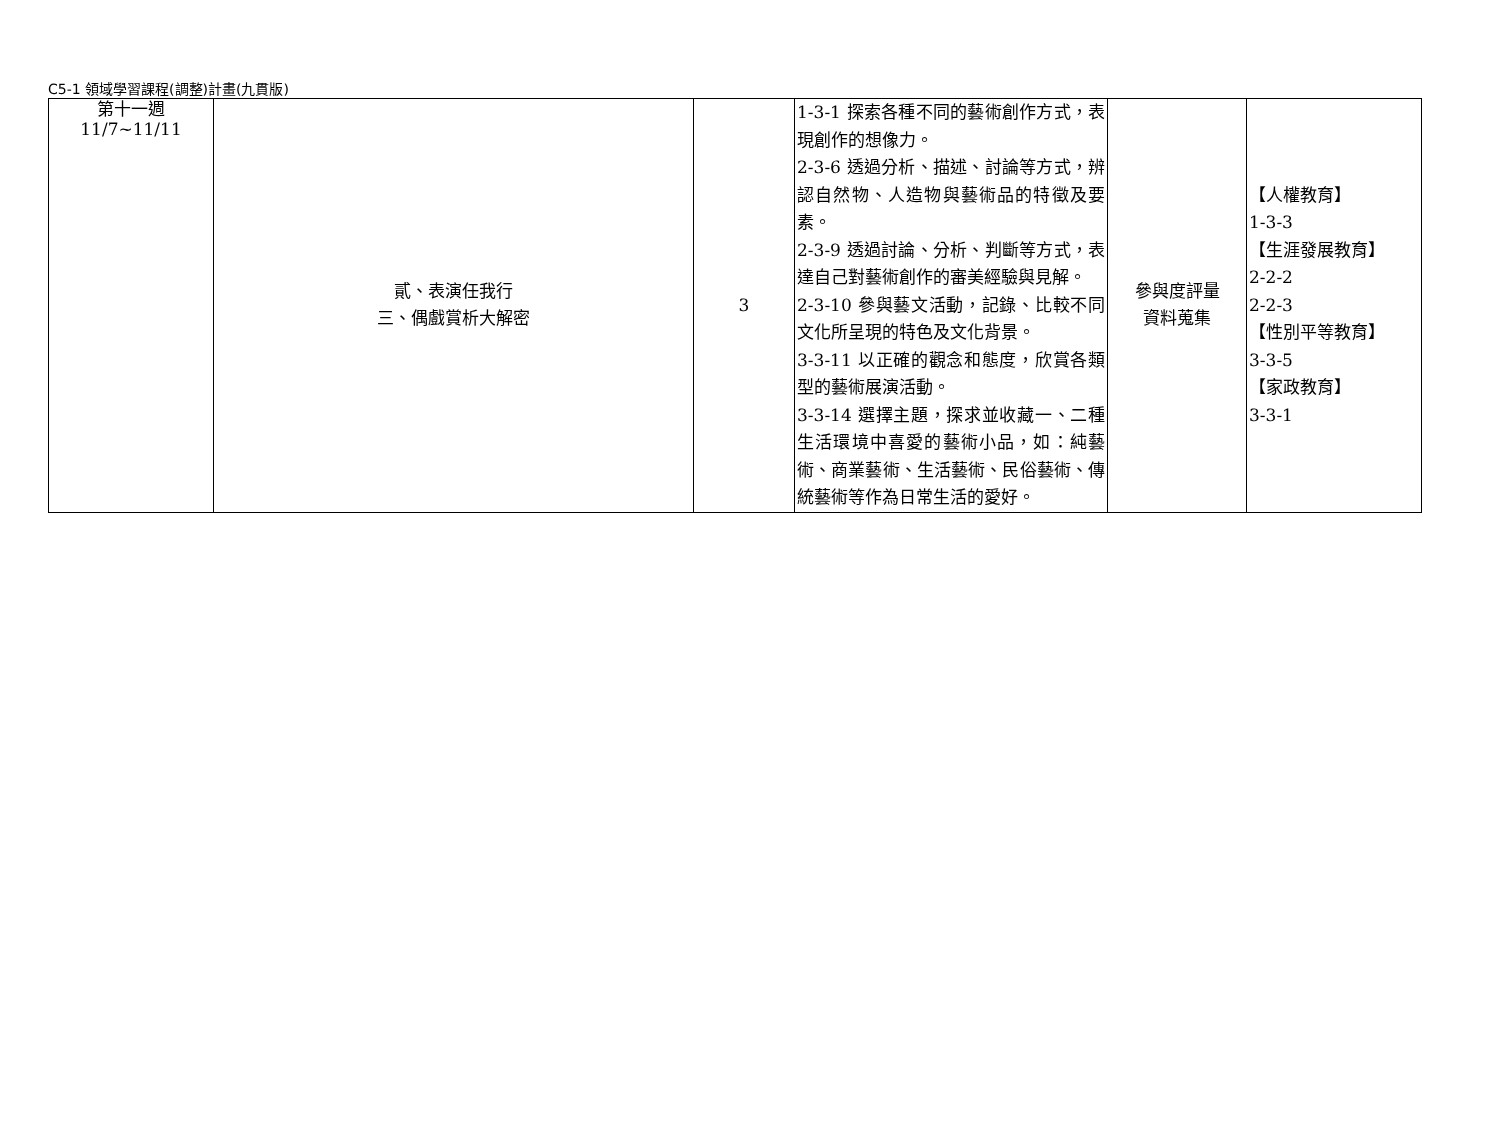C5-1 領域學習課程(調整)計畫(九貫版)
| 第十一週 11/7~11/11 | 貳、表演任我行 三、偶戲賞析大解密 | 3 | 1-3-1 探索各種不同的藝術創作方式，表現創作的想像力。 2-3-6 透過分析、描述、討論等方式，辨認自然物、人造物與藝術品的特徵及要素。 2-3-9 透過討論、分析、判斷等方式，表達自己對藝術創作的審美經驗與見解。 2-3-10 參與藝文活動，記錄、比較不同文化所呈現的特色及文化背景。 3-3-11 以正確的觀念和態度，欣賞各類型的藝術展演活動。 3-3-14 選擇主題，探求並收藏一、二種生活環境中喜愛的藝術小品，如：純藝術、商業藝術、生活藝術、民俗藝術、傳統藝術等作為日常生活的愛好。 | 參與度評量 資料蒐集 | 【人權教育】 1-3-3 【生涯發展教育】 2-2-2 2-2-3 【性別平等教育】 3-3-5 【家政教育】 3-3-1 |